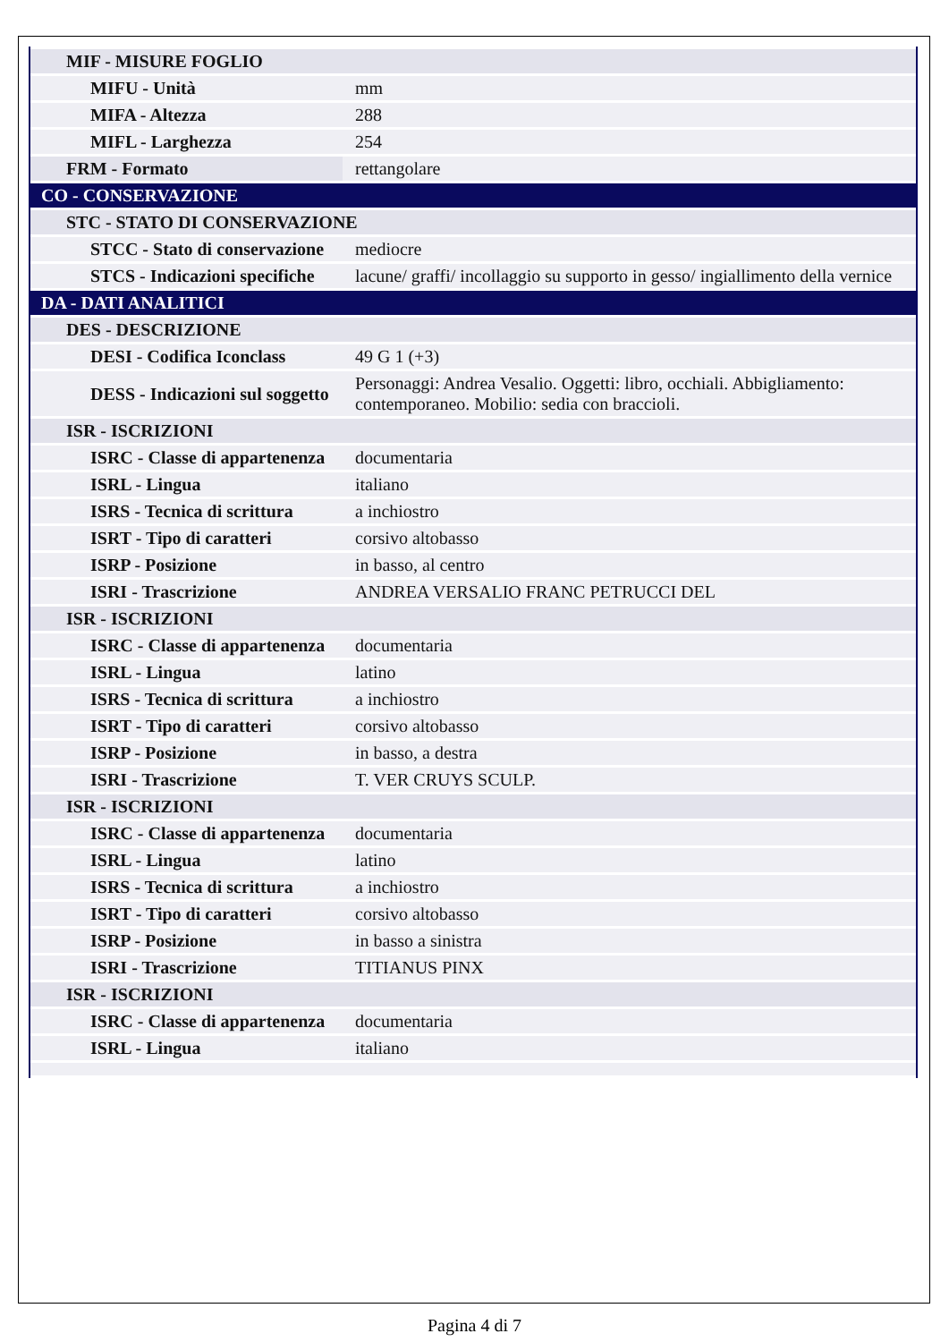| MIF - MISURE FOGLIO | |
| MIFU - Unità | mm |
| MIFA - Altezza | 288 |
| MIFL - Larghezza | 254 |
| FRM - Formato | rettangolare |
| CO - CONSERVAZIONE | |
| STC - STATO DI CONSERVAZIONE | |
| STCC - Stato di conservazione | mediocre |
| STCS - Indicazioni specifiche | lacune/ graffi/ incollaggio su supporto in gesso/ ingiallimento della vernice |
| DA - DATI ANALITICI | |
| DES - DESCRIZIONE | |
| DESI - Codifica Iconclass | 49 G 1 (+3) |
| DESS - Indicazioni sul soggetto | Personaggi: Andrea Vesalio. Oggetti: libro, occhiali. Abbigliamento: contemporaneo. Mobilio: sedia con braccioli. |
| ISR - ISCRIZIONI | |
| ISRC - Classe di appartenenza | documentaria |
| ISRL - Lingua | italiano |
| ISRS - Tecnica di scrittura | a inchiostro |
| ISRT - Tipo di caratteri | corsivo altobasso |
| ISRP - Posizione | in basso, al centro |
| ISRI - Trascrizione | ANDREA VERSALIO FRANC PETRUCCI DEL |
| ISR - ISCRIZIONI | |
| ISRC - Classe di appartenenza | documentaria |
| ISRL - Lingua | latino |
| ISRS - Tecnica di scrittura | a inchiostro |
| ISRT - Tipo di caratteri | corsivo altobasso |
| ISRP - Posizione | in basso, a destra |
| ISRI - Trascrizione | T. VER CRUYS SCULP. |
| ISR - ISCRIZIONI | |
| ISRC - Classe di appartenenza | documentaria |
| ISRL - Lingua | latino |
| ISRS - Tecnica di scrittura | a inchiostro |
| ISRT - Tipo di caratteri | corsivo altobasso |
| ISRP - Posizione | in basso a sinistra |
| ISRI - Trascrizione | TITIANUS PINX |
| ISR - ISCRIZIONI | |
| ISRC - Classe di appartenenza | documentaria |
| ISRL - Lingua | italiano |
Pagina 4 di 7